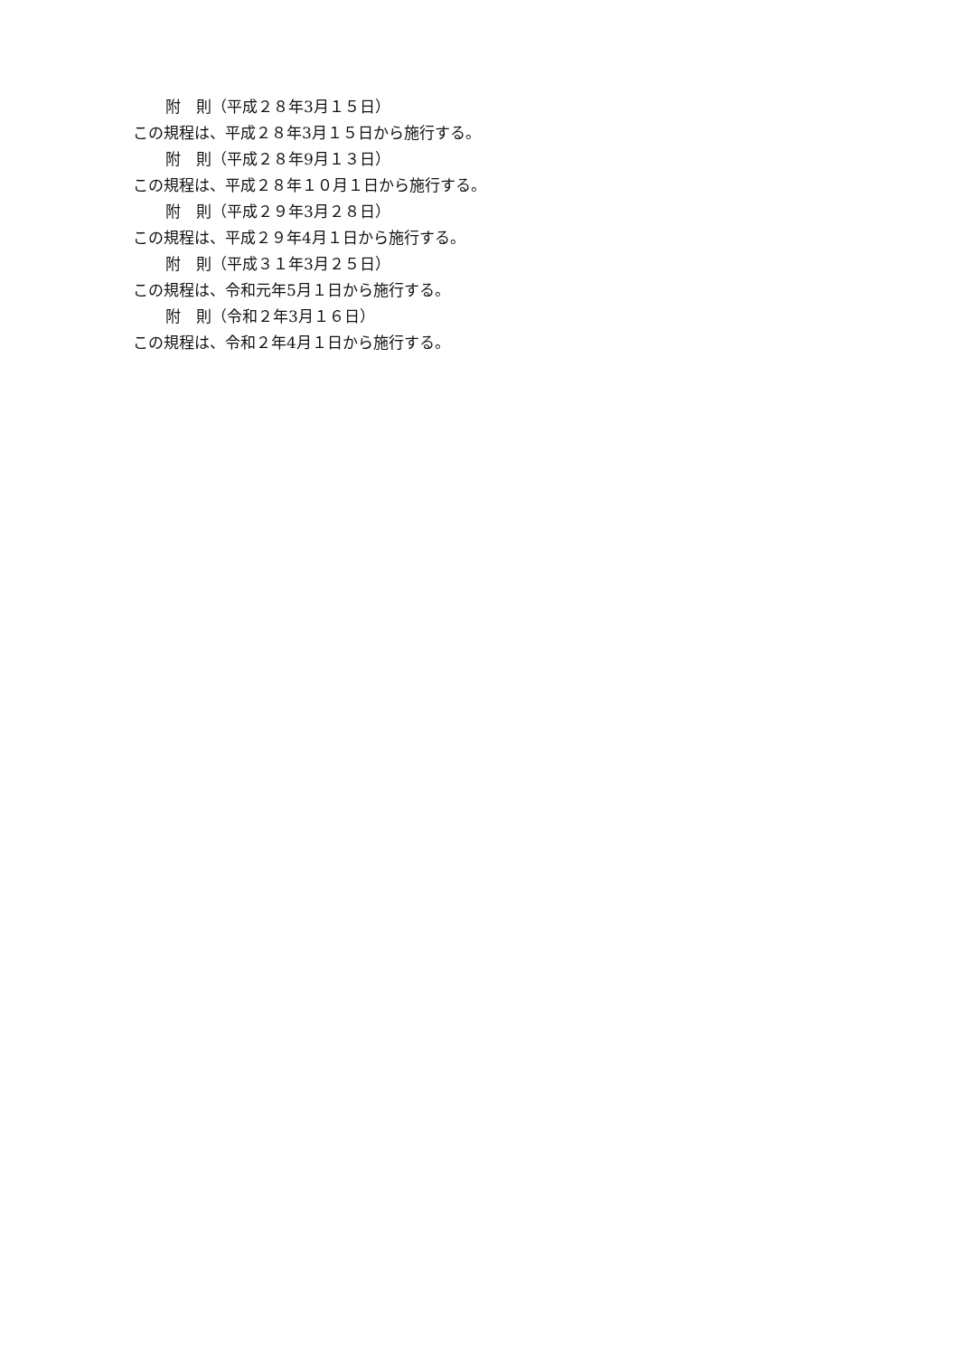附　則（平成２８年3月１５日）
この規程は、平成２８年3月１５日から施行する。
附　則（平成２８年9月１３日）
この規程は、平成２８年１０月１日から施行する。
附　則（平成２９年3月２８日）
この規程は、平成２９年4月１日から施行する。
附　則（平成３１年3月２５日）
この規程は、令和元年5月１日から施行する。
附　則（令和２年3月１６日）
この規程は、令和２年4月１日から施行する。